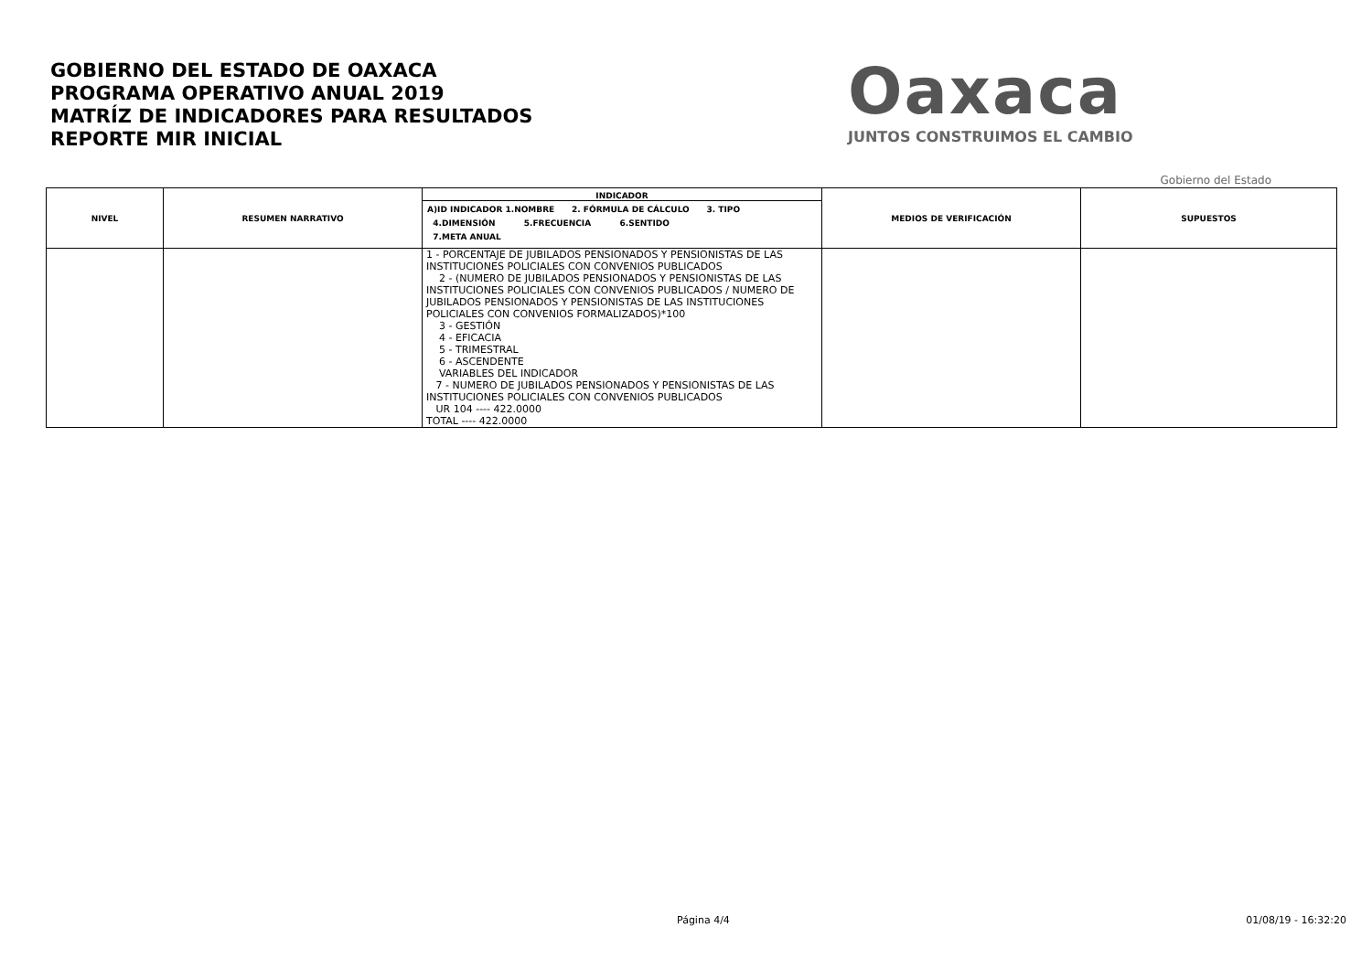GOBIERNO DEL ESTADO DE OAXACA
PROGRAMA OPERATIVO ANUAL 2019
MATRÍZ DE INDICADORES PARA RESULTADOS
REPORTE MIR INICIAL
Oaxaca
JUNTOS CONSTRUIMOS EL CAMBIO
Gobierno del Estado
| NIVEL | RESUMEN NARRATIVO | INDICADOR A)ID INDICADOR 1.NOMBRE 2. FÓRMULA DE CÁLCULO 3. TIPO 4.DIMENSIÓN 5.FRECUENCIA 6.SENTIDO 7.META ANUAL | MEDIOS DE VERIFICACIÓN | SUPUESTOS |
| --- | --- | --- | --- | --- |
| | | 1 - PORCENTAJE DE JUBILADOS PENSIONADOS Y PENSIONISTAS DE LAS INSTITUCIONES POLICIALES CON CONVENIOS PUBLICADOS 2 - (NUMERO DE JUBILADOS PENSIONADOS Y PENSIONISTAS DE LAS INSTITUCIONES POLICIALES CON CONVENIOS PUBLICADOS / NUMERO DE JUBILADOS PENSIONADOS Y PENSIONISTAS DE LAS INSTITUCIONES POLICIALES CON CONVENIOS FORMALIZADOS)*100 3 - GESTIÓN 4 - EFICACIA 5 - TRIMESTRAL 6 - ASCENDENTE VARIABLES DEL INDICADOR 7 - NUMERO DE JUBILADOS PENSIONADOS Y PENSIONISTAS DE LAS INSTITUCIONES POLICIALES CON CONVENIOS PUBLICADOS UR 104 ---- 422.0000 TOTAL ---- 422.0000 | | |
Página 4/4 01/08/19 - 16:32:20